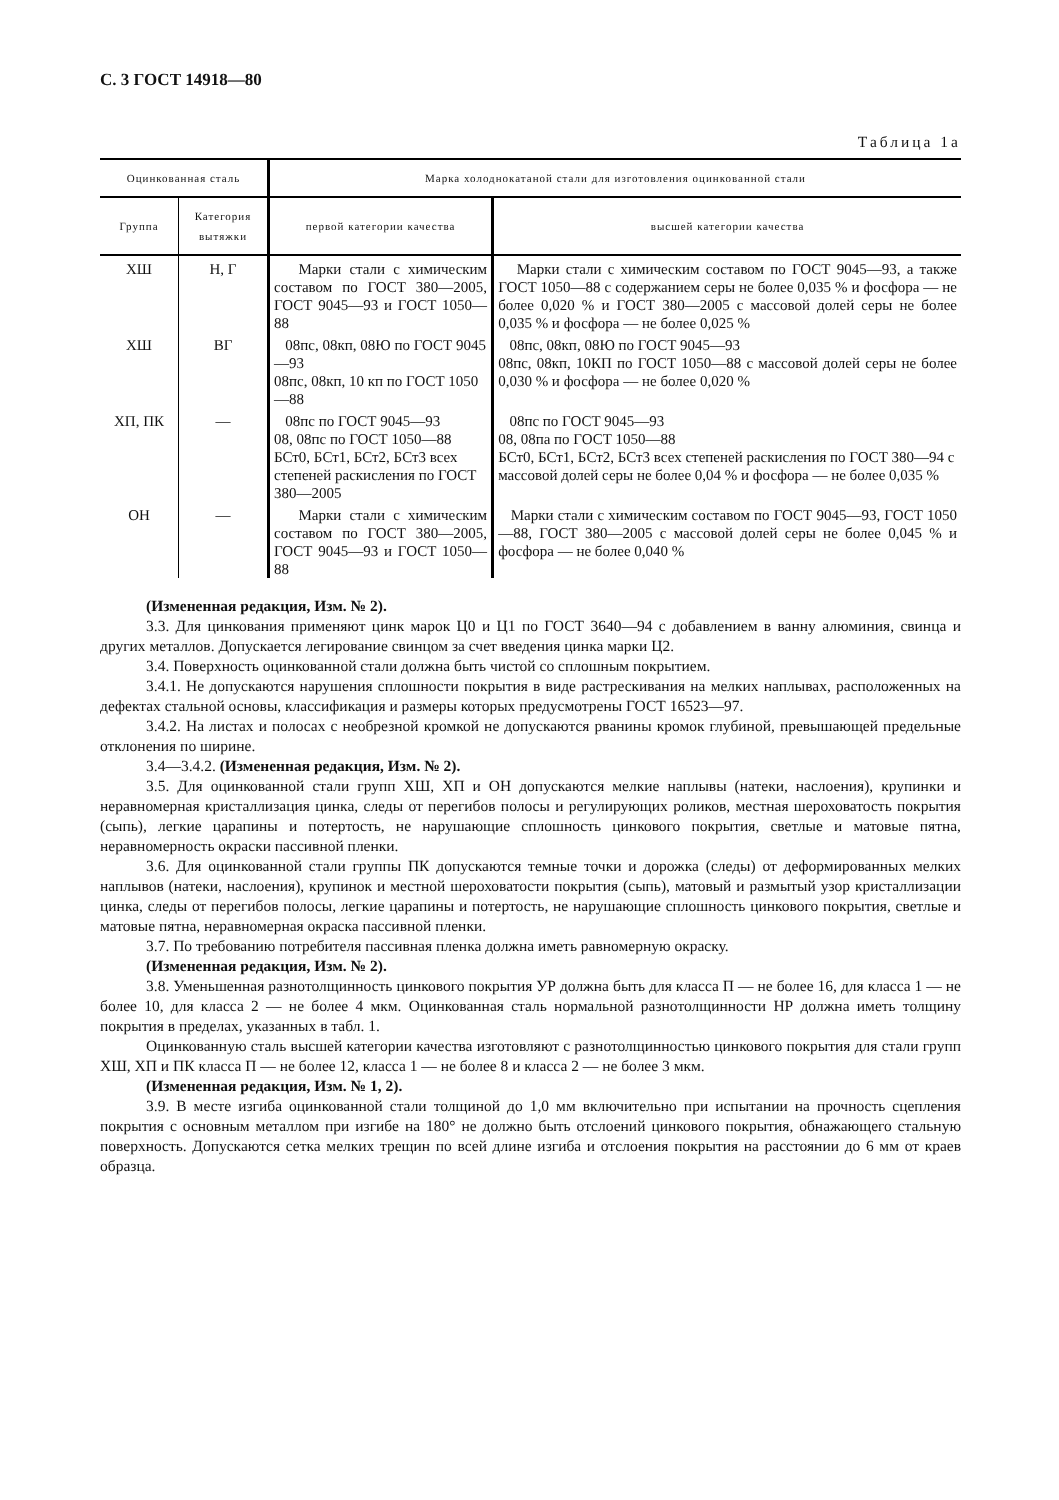С. 3 ГОСТ 14918—80
Таблица 1а
| Оцинкованная сталь | | Марка холоднокатаной стали для изготовления оцинкованной стали | |
| --- | --- | --- | --- |
| Группа | Категория вытяжки | первой категории качества | высшей категории качества |
| ХШ | Н, Г | Марки стали с химическим составом по ГОСТ 380—2005, ГОСТ 9045—93 и ГОСТ 1050—88 | Марки стали с химическим составом по ГОСТ 9045—93, а также ГОСТ 1050—88 с содержанием серы не более 0,035 % и фосфора — не более 0,020 % и ГОСТ 380—2005 с массовой долей серы не более 0,035 % и фосфора — не более 0,025 % |
| ХШ | ВГ | 08пс, 08кп, 08Ю по ГОСТ 9045—93 08пс, 08кп, 10 кп по ГОСТ 1050—88 | 08пс, 08кп, 08Ю по ГОСТ 9045—93 08пс, 08кп, 10КП по ГОСТ 1050—88 с массовой долей серы не более 0,030 % и фосфора — не более 0,020 % |
| ХП, ПК | — | 08пс по ГОСТ 9045—93 08, 08пс по ГОСТ 1050—88 БСт0, БСт1, БСт2, БСт3 всех степеней раскисления по ГОСТ 380—2005 | 08пс по ГОСТ 9045—93 08, 08па по ГОСТ 1050—88 БСт0, БСт1, БСт2, БСт3 всех степеней раскисления по ГОСТ 380—94 с массовой долей серы не более 0,04 % и фосфора — не более 0,035 % |
| ОН | — | Марки стали с химическим составом по ГОСТ 380—2005, ГОСТ 9045—93 и ГОСТ 1050—88 | Марки стали с химическим составом по ГОСТ 9045—93, ГОСТ 1050—88, ГОСТ 380—2005 с массовой долей серы не более 0,045 % и фосфора — не более 0,040 % |
(Измененная редакция, Изм. № 2).
3.3. Для цинкования применяют цинк марок Ц0 и Ц1 по ГОСТ 3640—94 с добавлением в ванну алюминия, свинца и других металлов. Допускается легирование свинцом за счет введения цинка марки Ц2.
3.4. Поверхность оцинкованной стали должна быть чистой со сплошным покрытием.
3.4.1. Не допускаются нарушения сплошности покрытия в виде растрескивания на мелких наплывах, расположенных на дефектах стальной основы, классификация и размеры которых предусмотрены ГОСТ 16523—97.
3.4.2. На листах и полосах с необрезной кромкой не допускаются рванины кромок глубиной, превышающей предельные отклонения по ширине.
3.4—3.4.2. (Измененная редакция, Изм. № 2).
3.5. Для оцинкованной стали групп ХШ, ХП и ОН допускаются мелкие наплывы (натеки, наслоения), крупинки и неравномерная кристаллизация цинка, следы от перегибов полосы и регулирующих роликов, местная шероховатость покрытия (сыпь), легкие царапины и потертость, не нарушающие сплошность цинкового покрытия, светлые и матовые пятна, неравномерность окраски пассивной пленки.
3.6. Для оцинкованной стали группы ПК допускаются темные точки и дорожка (следы) от деформированных мелких наплывов (натеки, наслоения), крупинок и местной шероховатости покрытия (сыпь), матовый и размытый узор кристаллизации цинка, следы от перегибов полосы, легкие царапины и потертость, не нарушающие сплошность цинкового покрытия, светлые и матовые пятна, неравномерная окраска пассивной пленки.
3.7. По требованию потребителя пассивная пленка должна иметь равномерную окраску.
(Измененная редакция, Изм. № 2).
3.8. Уменьшенная разнотолщинность цинкового покрытия УР должна быть для класса П — не более 16, для класса 1 — не более 10, для класса 2 — не более 4 мкм. Оцинкованная сталь нормальной разнотолщинности НР должна иметь толщину покрытия в пределах, указанных в табл. 1.
Оцинкованную сталь высшей категории качества изготовляют с разнотолщинностью цинкового покрытия для стали групп ХШ, ХП и ПК класса П — не более 12, класса 1 — не более 8 и класса 2 — не более 3 мкм.
(Измененная редакция, Изм. № 1, 2).
3.9. В месте изгиба оцинкованной стали толщиной до 1,0 мм включительно при испытании на прочность сцепления покрытия с основным металлом при изгибе на 180° не должно быть отслоений цинкового покрытия, обнажающего стальную поверхность. Допускаются сетка мелких трещин по всей длине изгиба и отслоения покрытия на расстоянии до 6 мм от краев образца.